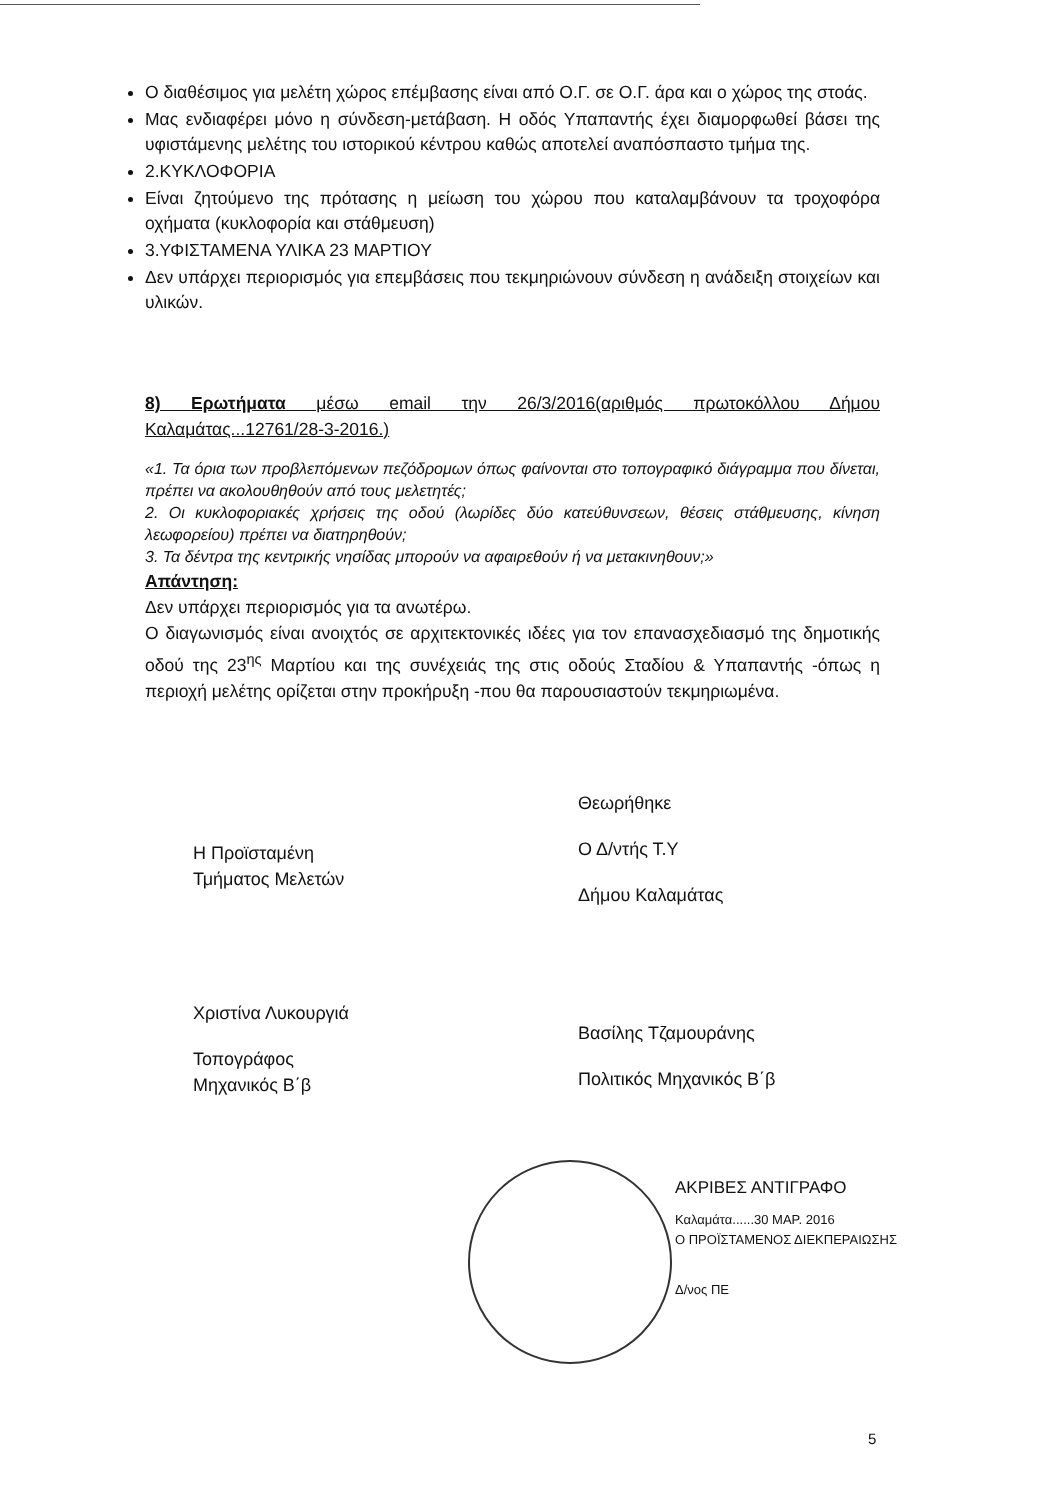Ο διαθέσιμος για μελέτη χώρος επέμβασης είναι από Ο.Γ. σε Ο.Γ. άρα και ο χώρος της στοάς.
Μας ενδιαφέρει μόνο η σύνδεση-μετάβαση. Η οδός Υπαπαντής έχει διαμορφωθεί βάσει της υφιστάμενης μελέτης του ιστορικού κέντρου καθώς αποτελεί αναπόσπαστο τμήμα της.
2.ΚΥΚΛΟΦΟΡΙΑ
Είναι ζητούμενο της πρότασης η μείωση του χώρου που καταλαμβάνουν τα τροχοφόρα οχήματα (κυκλοφορία και στάθμευση)
3.ΥΦΙΣΤΑΜΕΝΑ ΥΛΙΚΑ 23 ΜΑΡΤΙΟΥ
Δεν υπάρχει περιορισμός για επεμβάσεις που τεκμηριώνουν σύνδεση η ανάδειξη στοιχείων και υλικών.
8) Ερωτήματα μέσω email την 26/3/2016(αριθμός πρωτοκόλλου Δήμου Καλαμάτας...12761/28-3-2016.)
«1. Τα όρια των προβλεπόμενων πεζόδρομων όπως φαίνονται στο τοπογραφικό διάγραμμα που δίνεται, πρέπει να ακολουθηθούν από τους μελετητές;
2. Οι κυκλοφοριακές χρήσεις της οδού (λωρίδες δύο κατεύθυνσεων, θέσεις στάθμευσης, κίνηση λεωφορείου) πρέπει να διατηρηθούν;
3. Τα δέντρα της κεντρικής νησίδας μπορούν να αφαιρεθούν ή να μετακινηθουν;»
Απάντηση:
Δεν υπάρχει περιορισμός για τα ανωτέρω.
Ο διαγωνισμός είναι ανοιχτός σε αρχιτεκτονικές ιδέες για τον επανασχεδιασμό της δημοτικής οδού της 23<sup>ης</sup> Μαρτίου και της συνέχειάς της στις οδούς Σταδίου & Υπαπαντής -όπως η περιοχή μελέτης ορίζεται στην προκήρυξη -που θα παρουσιαστούν τεκμηριωμένα.
Θεωρήθηκε
Ο Δ/ντής Τ.Υ
Δήμου Καλαμάτας
Η Προϊσταμένη
Τμήματος Μελετών
Χριστίνα Λυκουργιά
Τοπογράφος
Μηχανικός Β΄β
Βασίλης Τζαμουράνης
Πολιτικός Μηχανικός Β΄β
ΑΚΡΙΒΕΣ ΑΝΤΙΓΡΑΦΟ
Καλαμάτα......30 ΜΑΡ. 2016
Ο ΠΡΟΪΣΤΑΜΕΝΟΣ ΔΙΕΚΠΕΡΑΙΩΣΗΣ
Δ/νος ΠΕ
5